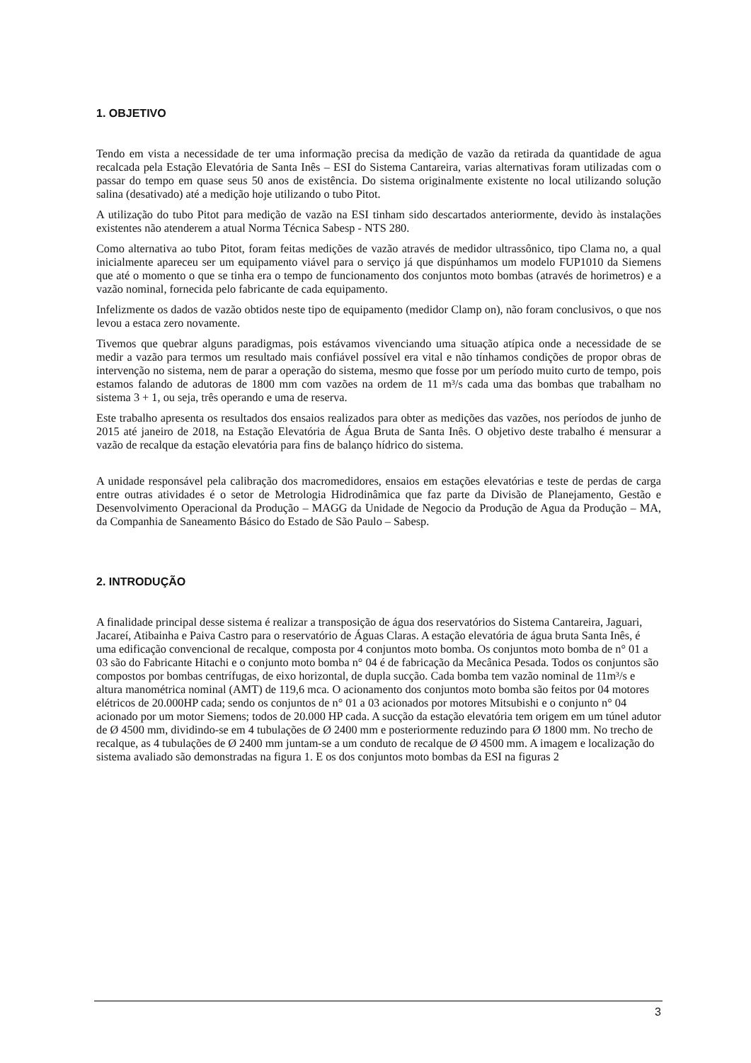1. OBJETIVO
Tendo em vista a necessidade de ter uma informação precisa da medição de vazão da retirada da quantidade de agua recalcada pela Estação Elevatória de Santa Inês – ESI do Sistema Cantareira, varias alternativas foram utilizadas com o passar do tempo em quase seus 50 anos de existência. Do sistema originalmente existente no local utilizando solução salina (desativado) até a medição hoje utilizando o tubo Pitot.
A utilização do tubo Pitot para medição de vazão na ESI tinham sido descartados anteriormente, devido às instalações existentes não atenderem a atual Norma Técnica Sabesp - NTS 280.
Como alternativa ao tubo Pitot, foram feitas medições de vazão através de medidor ultrassônico, tipo Clama no, a qual inicialmente apareceu ser um equipamento viável para o serviço já que dispúnhamos um modelo FUP1010 da Siemens que até o momento o que se tinha era o tempo de funcionamento dos conjuntos moto bombas (através de horimetros) e a vazão nominal, fornecida pelo fabricante de cada equipamento.
Infelizmente os dados de vazão obtidos neste tipo de equipamento (medidor Clamp on), não foram conclusivos, o que nos levou a estaca zero novamente.
Tivemos que quebrar alguns paradigmas, pois estávamos vivenciando uma situação atípica onde a necessidade de se medir a vazão para termos um resultado mais confiável possível era vital e não tínhamos condições de propor obras de intervenção no sistema, nem de parar a operação do sistema, mesmo que fosse por um período muito curto de tempo, pois estamos falando de adutoras de 1800 mm com vazões na ordem de 11 m³/s cada uma das bombas que trabalham no sistema 3 + 1, ou seja, três operando e uma de reserva.
Este trabalho apresenta os resultados dos ensaios realizados para obter as medições das vazões, nos períodos de junho de 2015 até janeiro de 2018, na Estação Elevatória de Água Bruta de Santa Inês. O objetivo deste trabalho é mensurar a vazão de recalque da estação elevatória para fins de balanço hídrico do sistema.
A unidade responsável pela calibração dos macromedidores, ensaios em estações elevatórias e teste de perdas de carga entre outras atividades é o setor de Metrologia Hidrodinâmica que faz parte da Divisão de Planejamento, Gestão e Desenvolvimento Operacional da Produção – MAGG da Unidade de Negocio da Produção de Agua da Produção – MA, da Companhia de Saneamento Básico do Estado de São Paulo – Sabesp.
2. INTRODUÇÃO
A finalidade principal desse sistema é realizar a transposição de água dos reservatórios do Sistema Cantareira, Jaguari, Jacareí, Atibainha e Paiva Castro para o reservatório de Águas Claras. A estação elevatória de água bruta Santa Inês, é uma edificação convencional de recalque, composta por 4 conjuntos moto bomba. Os conjuntos moto bomba de n° 01 a 03 são do Fabricante Hitachi e o conjunto moto bomba n° 04 é de fabricação da Mecânica Pesada. Todos os conjuntos são compostos por bombas centrífugas, de eixo horizontal, de dupla sucção. Cada bomba tem vazão nominal de 11m³/s e altura manométrica nominal (AMT) de 119,6 mca. O acionamento dos conjuntos moto bomba são feitos por 04 motores elétricos de 20.000HP cada; sendo os conjuntos de n° 01 a 03 acionados por motores Mitsubishi e o conjunto n° 04 acionado por um motor Siemens; todos de 20.000 HP cada. A sucção da estação elevatória tem origem em um túnel adutor de Ø 4500 mm, dividindo-se em 4 tubulações de Ø 2400 mm e posteriormente reduzindo para Ø 1800 mm. No trecho de recalque, as 4 tubulações de Ø 2400 mm juntam-se a um conduto de recalque de Ø 4500 mm. A imagem e localização do sistema avaliado são demonstradas na figura 1. E os dos conjuntos moto bombas da ESI na figuras 2
3